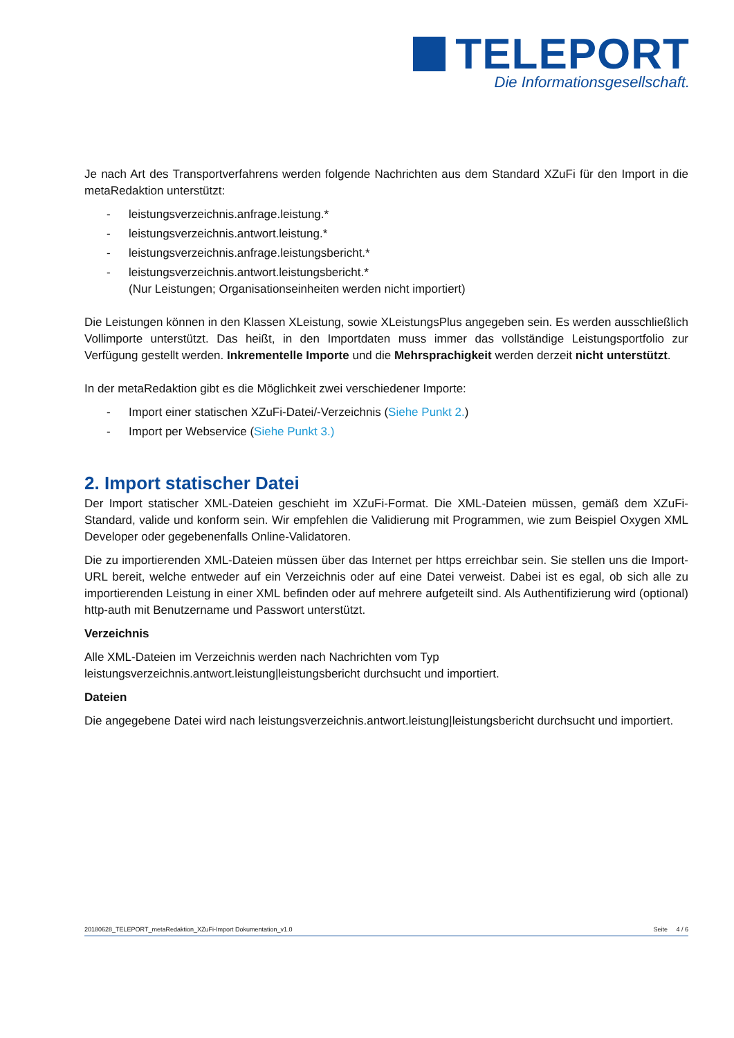TELEPORT
Die Informationsgesellschaft.
Je nach Art des Transportverfahrens werden folgende Nachrichten aus dem Standard XZuFi für den Import in die metaRedaktion unterstützt:
- leistungsverzeichnis.anfrage.leistung.*
- leistungsverzeichnis.antwort.leistung.*
- leistungsverzeichnis.anfrage.leistungsbericht.*
- leistungsverzeichnis.antwort.leistungsbericht.*
(Nur Leistungen; Organisationseinheiten werden nicht importiert)
Die Leistungen können in den Klassen XLeistung, sowie XLeistungsPlus angegeben sein. Es werden ausschließlich Vollimporte unterstützt. Das heißt, in den Importdaten muss immer das vollständige Leistungsportfolio zur Verfügung gestellt werden. Inkrementelle Importe und die Mehrsprachigkeit werden derzeit nicht unterstützt.
In der metaRedaktion gibt es die Möglichkeit zwei verschiedener Importe:
- Import einer statischen XZuFi-Datei/-Verzeichnis (Siehe Punkt 2.)
- Import per Webservice (Siehe Punkt 3.)
2. Import statischer Datei
Der Import statischer XML-Dateien geschieht im XZuFi-Format. Die XML-Dateien müssen, gemäß dem XZuFi-Standard, valide und konform sein. Wir empfehlen die Validierung mit Programmen, wie zum Beispiel Oxygen XML Developer oder gegebenenfalls Online-Validatoren.
Die zu importierenden XML-Dateien müssen über das Internet per https erreichbar sein. Sie stellen uns die Import-URL bereit, welche entweder auf ein Verzeichnis oder auf eine Datei verweist. Dabei ist es egal, ob sich alle zu importierenden Leistung in einer XML befinden oder auf mehrere aufgeteilt sind. Als Authentifizierung wird (optional) http-auth mit Benutzername und Passwort unterstützt.
Verzeichnis
Alle XML-Dateien im Verzeichnis werden nach Nachrichten vom Typ
leistungsverzeichnis.antwort.leistung|leistungsbericht durchsucht und importiert.
Dateien
Die angegebene Datei wird nach leistungsverzeichnis.antwort.leistung|leistungsbericht durchsucht und importiert.
20180628_TELEPORT_metaRedaktion_XZuFi-Import Dokumentation_v1.0 Seite 4 / 6